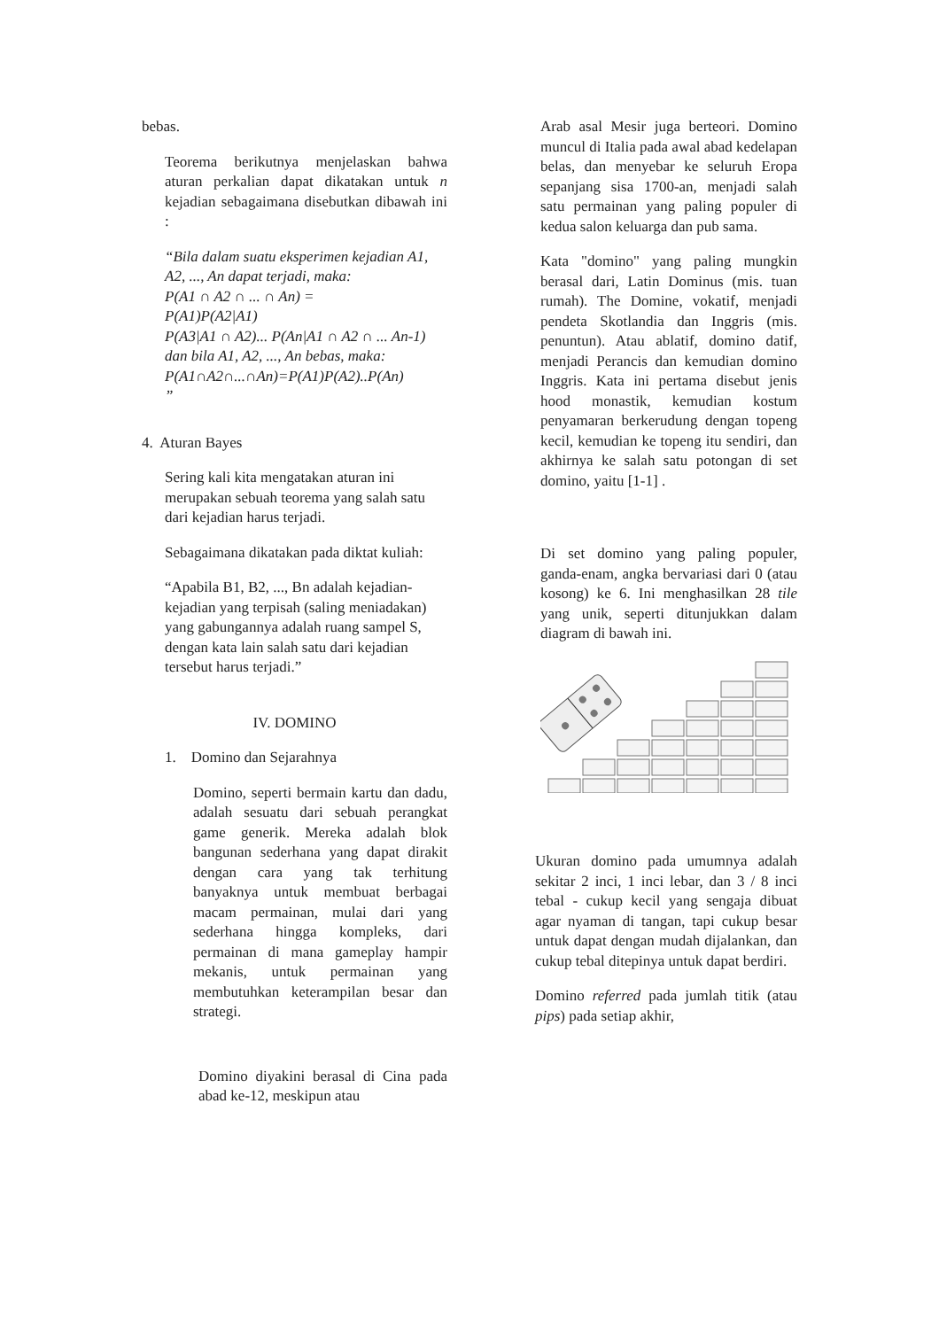bebas.
Teorema berikutnya menjelaskan bahwa aturan perkalian dapat dikatakan untuk n kejadian sebagaimana disebutkan dibawah ini :
“Bila dalam suatu eksperimen kejadian A1, A2, ..., An dapat terjadi, maka:
P(A1 ∩ A2 ∩ ... ∩ An) =
P(A1)P(A2|A1)
P(A3|A1 ∩ A2)... P(An|A1 ∩ A2 ∩ ... An-1)
dan bila A1, A2, ..., An bebas, maka:
P(A1∩A2∩...∩An)=P(A1)P(A2)..P(An)
”
4. Aturan Bayes
Sering kali kita mengatakan aturan ini merupakan sebuah teorema yang salah satu dari kejadian harus terjadi.
Sebagaimana dikatakan pada diktat kuliah:
“Apabila B1, B2, ..., Bn adalah kejadian-kejadian yang terpisah (saling meniadakan) yang gabungannya adalah ruang sampel S, dengan kata lain salah satu dari kejadian tersebut harus terjadi.”
IV. DOMINO
1. Domino dan Sejarahnya
Domino, seperti bermain kartu dan dadu, adalah sesuatu dari sebuah perangkat game generik. Mereka adalah blok bangunan sederhana yang dapat dirakit dengan cara yang tak terhitung banyaknya untuk membuat berbagai macam permainan, mulai dari yang sederhana hingga kompleks, dari permainan di mana gameplay hampir mekanis, untuk permainan yang membutuhkan keterampilan besar dan strategi.
Domino diyakini berasal di Cina pada abad ke-12, meskipun atau
Arab asal Mesir juga berteori. Domino muncul di Italia pada awal abad kedelapan belas, dan menyebar ke seluruh Eropa sepanjang sisa 1700-an, menjadi salah satu permainan yang paling populer di kedua salon keluarga dan pub sama.
Kata "domino" yang paling mungkin berasal dari, Latin Dominus (mis. tuan rumah). The Domine, vokatif, menjadi pendeta Skotlandia dan Inggris (mis. penuntun). Atau ablatif, domino datif, menjadi Perancis dan kemudian domino Inggris. Kata ini pertama disebut jenis hood monastik, kemudian kostum penyamaran berkerudung dengan topeng kecil, kemudian ke topeng itu sendiri, dan akhirnya ke salah satu potongan di set domino, yaitu [1-1] .
Di set domino yang paling populer, ganda-enam, angka bervariasi dari 0 (atau kosong) ke 6. Ini menghasilkan 28 tile yang unik, seperti ditunjukkan dalam diagram di bawah ini.
Ukuran domino pada umumnya adalah sekitar 2 inci, 1 inci lebar, dan 3 / 8 inci tebal - cukup kecil yang sengaja dibuat agar nyaman di tangan, tapi cukup besar untuk dapat dengan mudah dijalankan, dan cukup tebal ditepinya untuk dapat berdiri.
Domino referred pada jumlah titik (atau pips) pada setiap akhir,